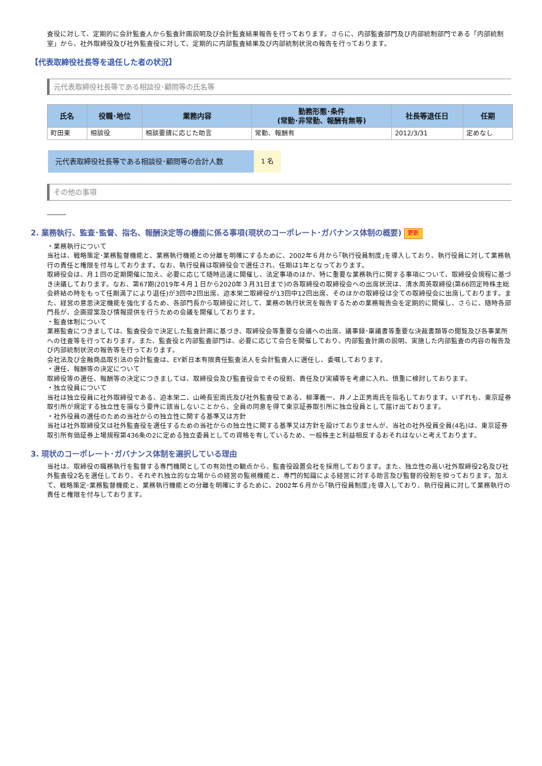査役に対して、定期的に会計監査人から監査計画説明及び会計監査結果報告を行っております。さらに、内部監査部門及び内部統制部門である「内部統制室」から、社外取締役及び社外監査役に対して、定期的に内部監査結果及び内部統制状況の報告を行っております。
【代表取締役社長等を退任した者の状況】
元代表取締役社長等である相談役･顧問等の氏名等
| 氏名 | 役職･地位 | 業務内容 | 勤務形態･条件 (常勤･非常勤、報酬有無等) | 社長等退任日 | 任期 |
| --- | --- | --- | --- | --- | --- |
| 町田東 | 相談役 | 相談要請に応じた助言 | 常勤、報酬有 | 2012/3/31 | 定めなし |
元代表取締役社長等である相談役･顧問等の合計人数 1 名
その他の事項
―――
2. 業務執行、監査･監督、指名、報酬決定等の機能に係る事項(現状のコーポレート･ガバナンス体制の概要) 更新
・業務執行について
当社は、戦略策定･業務監督機能と、業務執行機能との分離を明確にするために、2002年６月から｢執行役員制度｣を導入しており、執行役員に対して業務執行の責任と権限を付与しております。なお、執行役員は取締役会で選任され、任期は1年となっております。
取締役会は、月１回の定期開催に加え、必要に応じて随時迅速に開催し、法定事項のほか、特に重要な業務執行に関する事項について、取締役会規程に基づき決議しております。なお、第67期(2019年４月１日から2020年３月31日まで)の各取締役の取締役会への出席状況は、清水周英取締役(第66回定時株主総会終結の時をもって任期満了により退任)が3回中2回出席、迫本栄二取締役が13回中12回出席、そのほかの取締役は全ての取締役会に出席しております。また、経営の意思決定機能を強化するため、各部門長から取締役に対して、業務の執行状況を報告するための業務報告会を定期的に開催し、さらに、随時各部門長が、企画提案及び情報提供を行うための会議を開催しております。
・監査体制について
業務監査につきましては、監査役会で決定した監査計画に基づき、取締役会等重要な会議への出席、議事録･稟議書等重要な決裁書類等の閲覧及び各事業所への往査等を行っております。また、監査役と内部監査部門は、必要に応じて会合を開催しており、内部監査計画の説明、実施した内部監査の内容の報告及び内部統制状況の報告等を行っております。
会社法及び金融商品取引法の会計監査は、EY新日本有限責任監査法人を会計監査人に選任し、委嘱しております。
・選任、報酬等の決定について
取締役等の選任、報酬等の決定につきましては、取締役会及び監査役会でその役割、責任及び実績等を考慮に入れ、慎重に検討しております。
・独立役員について
当社は独立役員に社外取締役である、迫本栄二、山崎長宏両氏及び社外監査役である、柳澤義一、井ノ上正男両氏を指名しております。いずれも、東京証券取引所が規定する独立性を損なう要件に該当しないことから、全員の同意を得て東京証券取引所に独立役員として届け出ております。
・社外役員の選任のための当社からの独立性に関する基準又は方針
当社は社外取締役又は社外監査役を選任するための当社からの独立性に関する基準又は方針を設けておりませんが、当社の社外役員全員(4名)は、東京証券取引所有価証券上場規程第436条の2に定める独立委員としての資格を有しているため、一般株主と利益相反するおそれはないと考えております。
3. 現状のコーポレート･ガバナンス体制を選択している理由
当社は、取締役の職務執行を監督する専門機関としての有効性の観点から、監査役設置会社を採用しております。また、独立性の高い社外取締役2名及び社外監査役2名を選任しており、それぞれ独立的な立場からの経営の監視機能と、専門的知識による経営に対する助言及び監督的役割を担っております。加えて、戦略策定･業務監督機能と、業務執行機能との分離を明確にするために、2002年６月から｢執行役員制度｣を導入しており、執行役員に対して業務執行の責任と権限を付与しております。